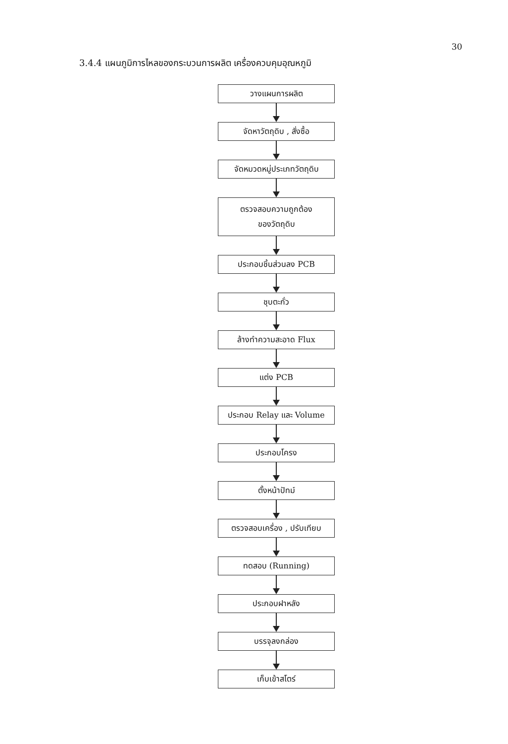30
3.4.4 แผนภูมิการไหลของกระบวนการผลิต เครื่องควบคุมอุณหภูมิ
วางแผนการผลิต
จัดหาวัตถุดิบ , สั่งซื้อ
จัดหมวดหมู่ประเภทวัตถุดิบ
ตรวจสอบความถูกต้อง
ของวัตถุดิบ
ประกอบชิ้นส่วนลง PCB
ชุบตะกั่ว
ล้างทำความสะอาด Flux
แต่ง PCB
ประกอบ Relay และ Volume
ประกอบโครง
ตั้งหน้าปัทม์
ตรวจสอบเครื่อง , ปรับเทียบ
ทดสอบ (Running)
ประกอบฝาหลัง
บรรจุลงกล่อง
เก็บเข้าสโตร์